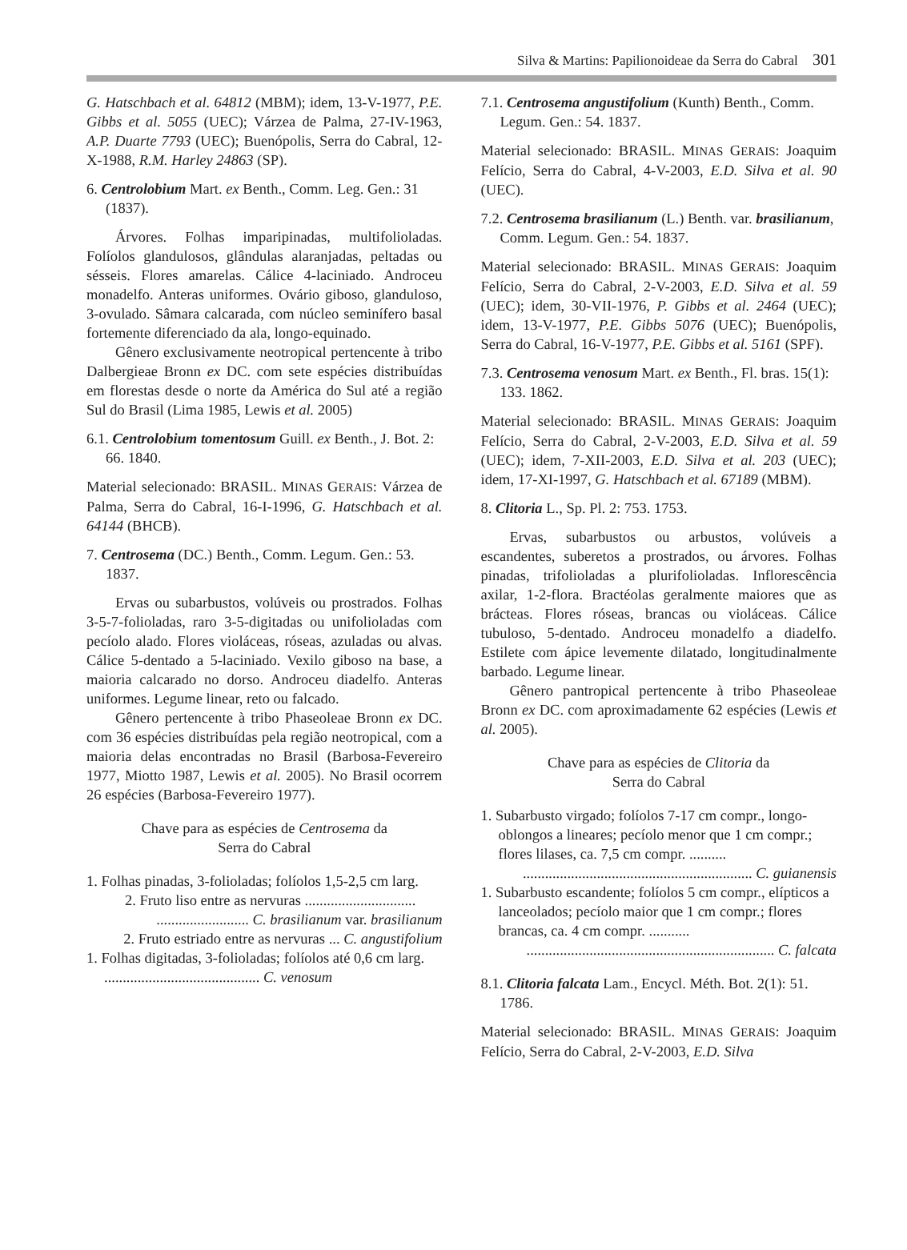Silva & Martins: Papilionoideae da Serra do Cabral 301
G. Hatschbach et al. 64812 (MBM); idem, 13-V-1977, P.E. Gibbs et al. 5055 (UEC); Várzea de Palma, 27-IV-1963, A.P. Duarte 7793 (UEC); Buenópolis, Serra do Cabral, 12-X-1988, R.M. Harley 24863 (SP).
6. Centrolobium Mart. ex Benth., Comm. Leg. Gen.: 31 (1837).
Árvores. Folhas imparipinadas, multifolioladas. Folíolos glandulosos, glândulas alaranjadas, peltadas ou sésseis. Flores amarelas. Cálice 4-laciniado. Androceu monadelfo. Anteras uniformes. Ovário giboso, glanduloso, 3-ovulado. Sâmara calcarada, com núcleo seminífero basal fortemente diferenciado da ala, longo-equinado.
Gênero exclusivamente neotropical pertencente à tribo Dalbergieae Bronn ex DC. com sete espécies distribuídas em florestas desde o norte da América do Sul até a região Sul do Brasil (Lima 1985, Lewis et al. 2005)
6.1. Centrolobium tomentosum Guill. ex Benth., J. Bot. 2: 66. 1840.
Material selecionado: BRASIL. MINAS GERAIS: Várzea de Palma, Serra do Cabral, 16-I-1996, G. Hatschbach et al. 64144 (BHCB).
7. Centrosema (DC.) Benth., Comm. Legum. Gen.: 53. 1837.
Ervas ou subarbustos, volúveis ou prostrados. Folhas 3-5-7-folioladas, raro 3-5-digitadas ou unifolioladas com pecíolo alado. Flores violáceas, róseas, azuladas ou alvas. Cálice 5-dentado a 5-laciniado. Vexilo giboso na base, a maioria calcarado no dorso. Androceu diadelfo. Anteras uniformes. Legume linear, reto ou falcado.
Gênero pertencente à tribo Phaseoleae Bronn ex DC. com 36 espécies distribuídas pela região neotropical, com a maioria delas encontradas no Brasil (Barbosa-Fevereiro 1977, Miotto 1987, Lewis et al. 2005). No Brasil ocorrem 26 espécies (Barbosa-Fevereiro 1977).
Chave para as espécies de Centrosema da
Serra do Cabral
1. Folhas pinadas, 3-folioladas; folíolos 1,5-2,5 cm larg.
2. Fruto liso entre as nervuras ..............................
......................... C. brasilianum var. brasilianum
2. Fruto estriado entre as nervuras ... C. angustifolium
1. Folhas digitadas, 3-folioladas; folíolos até 0,6 cm larg. .......................................... C. venosum
7.1. Centrosema angustifolium (Kunth) Benth., Comm. Legum. Gen.: 54. 1837.
Material selecionado: BRASIL. MINAS GERAIS: Joaquim Felício, Serra do Cabral, 4-V-2003, E.D. Silva et al. 90 (UEC).
7.2. Centrosema brasilianum (L.) Benth. var. brasilianum, Comm. Legum. Gen.: 54. 1837.
Material selecionado: BRASIL. MINAS GERAIS: Joaquim Felício, Serra do Cabral, 2-V-2003, E.D. Silva et al. 59 (UEC); idem, 30-VII-1976, P. Gibbs et al. 2464 (UEC); idem, 13-V-1977, P.E. Gibbs 5076 (UEC); Buenópolis, Serra do Cabral, 16-V-1977, P.E. Gibbs et al. 5161 (SPF).
7.3. Centrosema venosum Mart. ex Benth., Fl. bras. 15(1): 133. 1862.
Material selecionado: BRASIL. MINAS GERAIS: Joaquim Felício, Serra do Cabral, 2-V-2003, E.D. Silva et al. 59 (UEC); idem, 7-XII-2003, E.D. Silva et al. 203 (UEC); idem, 17-XI-1997, G. Hatschbach et al. 67189 (MBM).
8. Clitoria L., Sp. Pl. 2: 753. 1753.
Ervas, subarbustos ou arbustos, volúveis a escandentes, suberetos a prostrados, ou árvores. Folhas pinadas, trifolioladas a plurifolioladas. Inflorescência axilar, 1-2-flora. Bractéolas geralmente maiores que as brácteas. Flores róseas, brancas ou violáceas. Cálice tubuloso, 5-dentado. Androceu monadelfo a diadelfo. Estilete com ápice levemente dilatado, longitudinalmente barbado. Legume linear.
Gênero pantropical pertencente à tribo Phaseoleae Bronn ex DC. com aproximadamente 62 espécies (Lewis et al. 2005).
Chave para as espécies de Clitoria da
Serra do Cabral
1. Subarbusto virgado; folíolos 7-17 cm compr., longo-oblongos a lineares; pecíolo menor que 1 cm compr.; flores lilases, ca. 7,5 cm compr. ..........
.............................................................. C. guianensis
1. Subarbusto escandente; folíolos 5 cm compr., elípticos a lanceolados; pecíolo maior que 1 cm compr.; flores brancas, ca. 4 cm compr. ...........
................................................................... C. falcata
8.1. Clitoria falcata Lam., Encycl. Méth. Bot. 2(1): 51. 1786.
Material selecionado: BRASIL. MINAS GERAIS: Joaquim Felício, Serra do Cabral, 2-V-2003, E.D. Silva